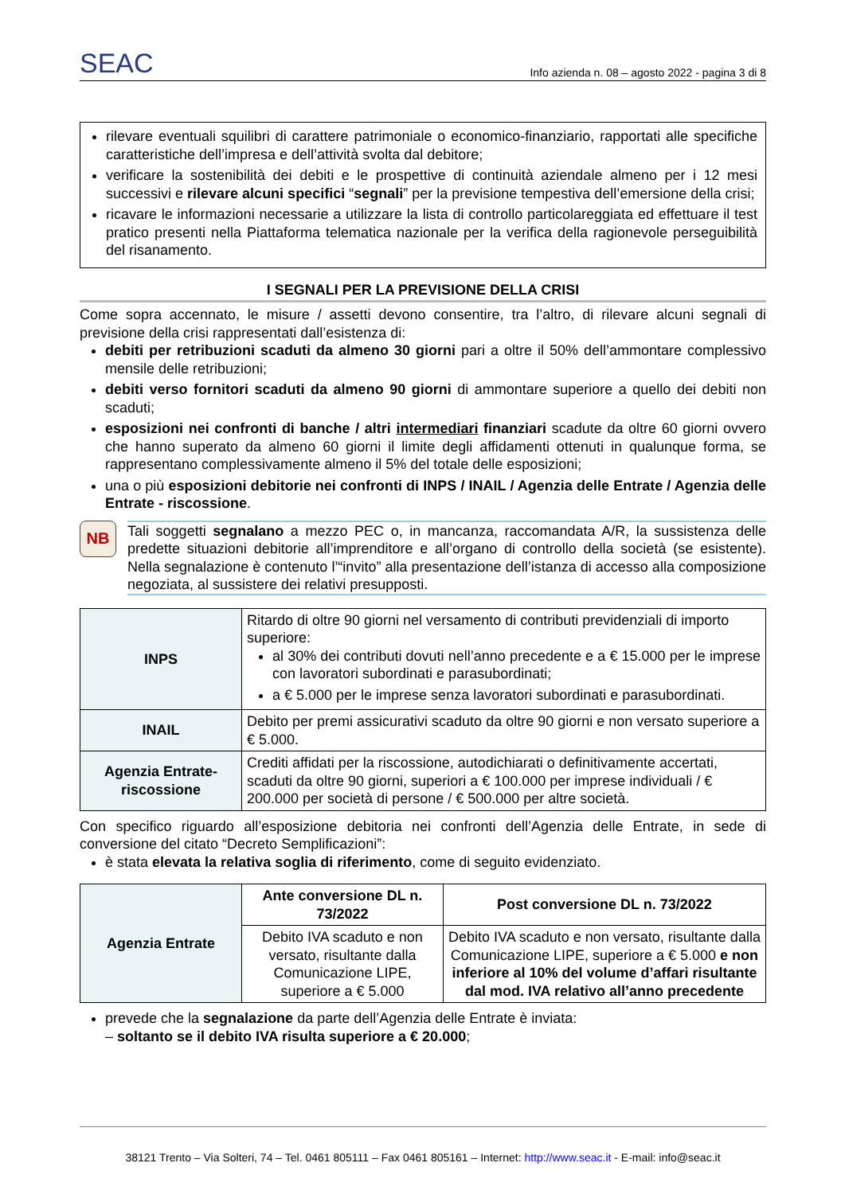SEAC
Info azienda n. 08 – agosto 2022 - pagina 3 di 8
rilevare eventuali squilibri di carattere patrimoniale o economico-finanziario, rapportati alle specifiche caratteristiche dell’impresa e dell’attività svolta dal debitore;
verificare la sostenibilità dei debiti e le prospettive di continuità aziendale almeno per i 12 mesi successivi e rilevare alcuni specifici “segnali” per la previsione tempestiva dell’emersione della crisi;
ricavare le informazioni necessarie a utilizzare la lista di controllo particolareggiata ed effettuare il test pratico presenti nella Piattaforma telematica nazionale per la verifica della ragionevole perseguibilità del risanamento.
I SEGNALI PER LA PREVISIONE DELLA CRISI
Come sopra accennato, le misure / assetti devono consentire, tra l’altro, di rilevare alcuni segnali di previsione della crisi rappresentati dall’esistenza di:
debiti per retribuzioni scaduti da almeno 30 giorni pari a oltre il 50% dell’ammontare complessivo mensile delle retribuzioni;
debiti verso fornitori scaduti da almeno 90 giorni di ammontare superiore a quello dei debiti non scaduti;
esposizioni nei confronti di banche / altri intermediari finanziari scadute da oltre 60 giorni ovvero che hanno superato da almeno 60 giorni il limite degli affidamenti ottenuti in qualunque forma, se rappresentano complessivamente almeno il 5% del totale delle esposizioni;
una o più esposizioni debitorie nei confronti di INPS / INAIL / Agenzia delle Entrate / Agenzia delle Entrate - riscossione.
NB
Tali soggetti segnalano a mezzo PEC o, in mancanza, raccomandata A/R, la sussistenza delle predette situazioni debitorie all’imprenditore e all’organo di controllo della società (se esistente). Nella segnalazione è contenuto l’“invito” alla presentazione dell’istanza di accesso alla composizione negoziata, al sussistere dei relativi presupposti.
| INPS | Ritardo di oltre 90 giorni nel versamento di contributi previdenziali di importo superiore: al 30% dei contributi dovuti nell’anno precedente e a € 15.000 per le imprese con lavoratori subordinati e parasubordinati; a € 5.000 per le imprese senza lavoratori subordinati e parasubordinati. |
| INAIL | Debito per premi assicurativi scaduto da oltre 90 giorni e non versato superiore a € 5.000. |
| Agenzia Entrate-riscossione | Crediti affidati per la riscossione, autodichiarati o definitivamente accertati, scaduti da oltre 90 giorni, superiori a € 100.000 per imprese individuali / € 200.000 per società di persone / € 500.000 per altre società. |
Con specifico riguardo all’esposizione debitoria nei confronti dell’Agenzia delle Entrate, in sede di conversione del citato “Decreto Semplificazioni”:
è stata elevata la relativa soglia di riferimento, come di seguito evidenziato.
| Agenzia Entrate | Ante conversione DL n. 73/2022 | Post conversione DL n. 73/2022 |
| | Debito IVA scaduto e non versato, risultante dalla Comunicazione LIPE, superiore a € 5.000 | Debito IVA scaduto e non versato, risultante dalla Comunicazione LIPE, superiore a € 5.000 e non inferiore al 10% del volume d’affari risultante dal mod. IVA relativo all’anno precedente |
prevede che la segnalazione da parte dell’Agenzia delle Entrate è inviata:
– soltanto se il debito IVA risulta superiore a € 20.000;
38121 Trento – Via Solteri, 74 – Tel. 0461 805111 – Fax 0461 805161 – Internet: http://www.seac.it - E-mail: info@seac.it